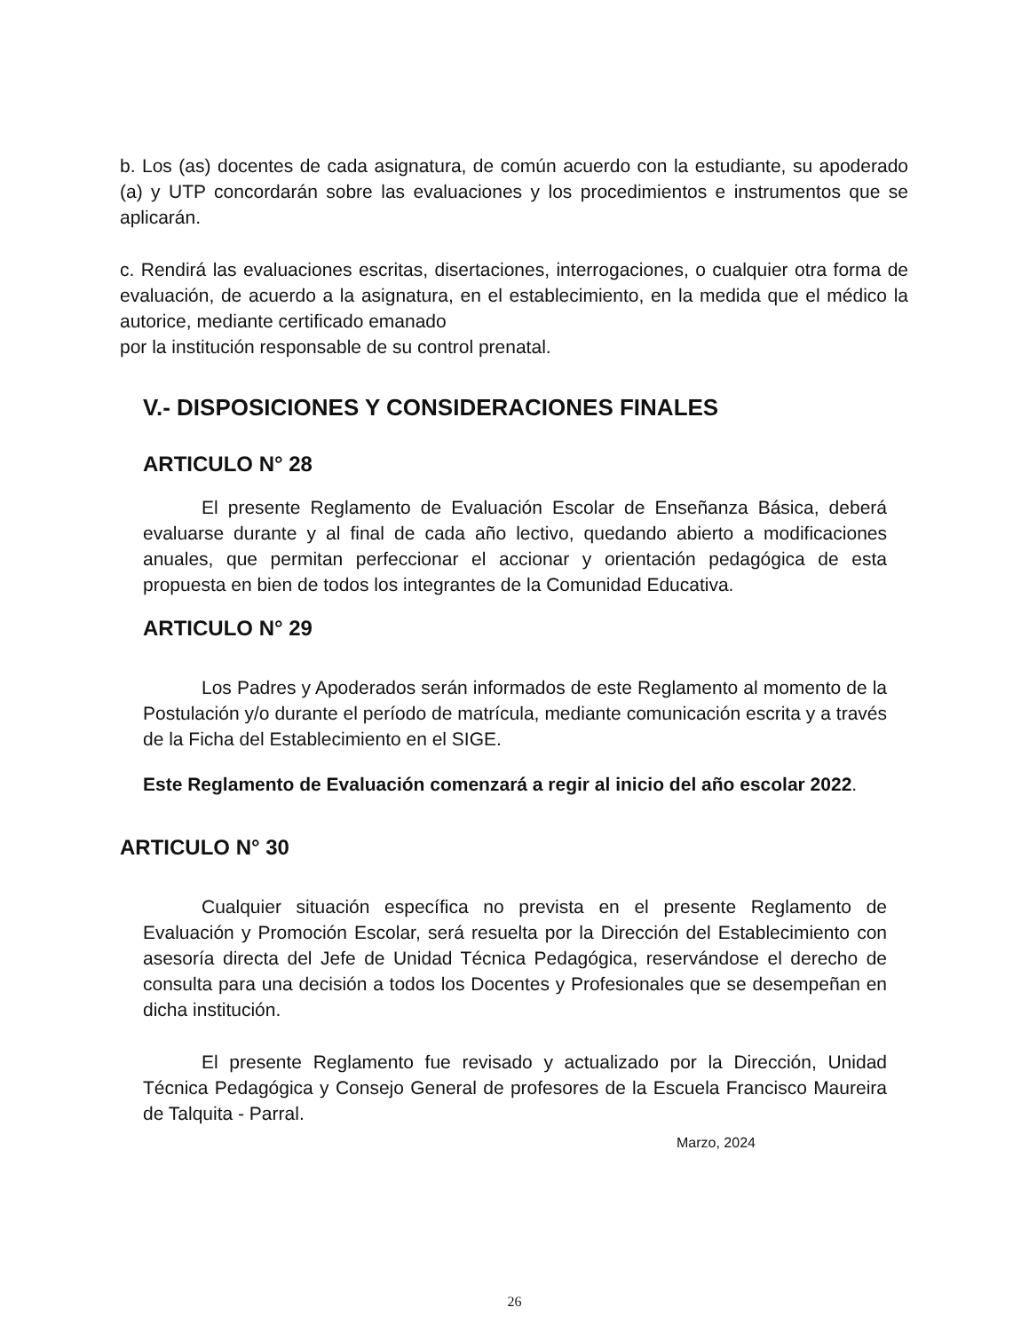b. Los (as) docentes de cada asignatura, de común acuerdo con la estudiante, su apoderado (a) y UTP concordarán sobre las evaluaciones y los procedimientos e instrumentos que se aplicarán.
c. Rendirá las evaluaciones escritas, disertaciones, interrogaciones, o cualquier otra forma de evaluación, de acuerdo a la asignatura, en el establecimiento, en la medida que el médico la autorice, mediante certificado emanado
por la institución responsable de su control prenatal.
V.- DISPOSICIONES Y CONSIDERACIONES FINALES
ARTICULO N° 28
El presente Reglamento de Evaluación Escolar de Enseñanza Básica, deberá evaluarse durante y al final de cada año lectivo, quedando abierto a modificaciones anuales, que permitan perfeccionar el accionar y orientación pedagógica de esta propuesta en bien de todos los integrantes de la Comunidad Educativa.
ARTICULO N° 29
Los Padres y Apoderados serán informados de este Reglamento al momento de la Postulación y/o durante el período de matrícula, mediante comunicación escrita y a través de la Ficha del Establecimiento en el SIGE.
Este Reglamento de Evaluación comenzará a regir al inicio del año escolar 2022.
ARTICULO N° 30
Cualquier situación específica no prevista en el presente Reglamento de Evaluación y Promoción Escolar, será resuelta por la Dirección del Establecimiento con asesoría directa del Jefe de Unidad Técnica Pedagógica, reservándose el derecho de consulta para una decisión a todos los Docentes y Profesionales que se desempeñan en dicha institución.
El presente Reglamento fue revisado y actualizado por la Dirección, Unidad Técnica Pedagógica y Consejo General de profesores de la Escuela Francisco Maureira de Talquita - Parral.
Marzo, 2024
26